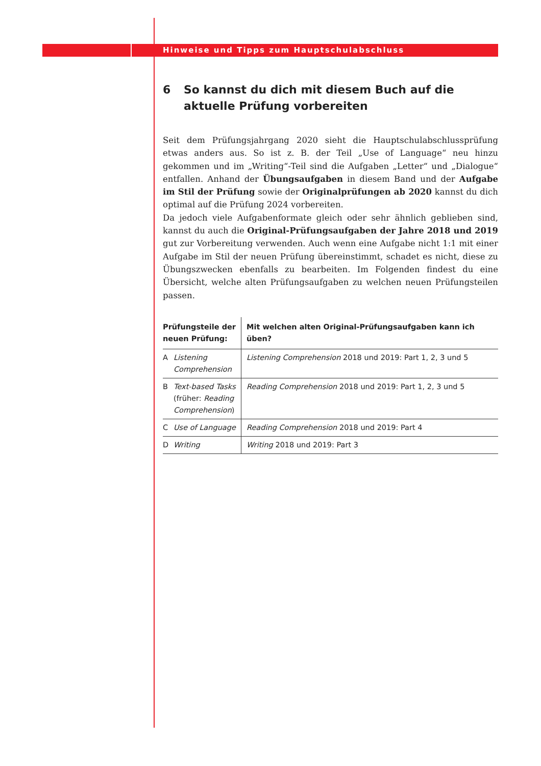Hinweise und Tipps zum Hauptschulabschluss
6 So kannst du dich mit diesem Buch auf die aktuelle Prüfung vorbereiten
Seit dem Prüfungsjahrgang 2020 sieht die Hauptschulabschlussprüfung etwas anders aus. So ist z. B. der Teil „Use of Language“ neu hinzu gekommen und im „Writing“-Teil sind die Aufgaben „Letter“ und „Dialogue“ entfallen. Anhand der Übungsaufgaben in diesem Band und der Aufgabe im Stil der Prüfung sowie der Originalprüfungen ab 2020 kannst du dich optimal auf die Prüfung 2024 vorbereiten.
Da jedoch viele Aufgabenformate gleich oder sehr ähnlich geblieben sind, kannst du auch die Original-Prüfungsaufgaben der Jahre 2018 und 2019 gut zur Vorbereitung verwenden. Auch wenn eine Aufgabe nicht 1:1 mit einer Aufgabe im Stil der neuen Prüfung übereinstimmt, schadet es nicht, diese zu Übungszwecken ebenfalls zu bearbeiten. Im Folgenden findest du eine Übersicht, welche alten Prüfungsaufgaben zu welchen neuen Prüfungsteilen passen.
| Prüfungsteile der neuen Prüfung: | Mit welchen alten Original-Prüfungsaufgaben kann ich üben? |
| --- | --- |
| A Listening Comprehension | Listening Comprehension 2018 und 2019: Part 1, 2, 3 und 5 |
| B Text-based Tasks (früher: Reading Comprehension ) | Reading Comprehension 2018 und 2019: Part 1, 2, 3 und 5 |
| C Use of Language | Reading Comprehension 2018 und 2019: Part 4 |
| D Writing | Writing 2018 und 2019: Part 3 |